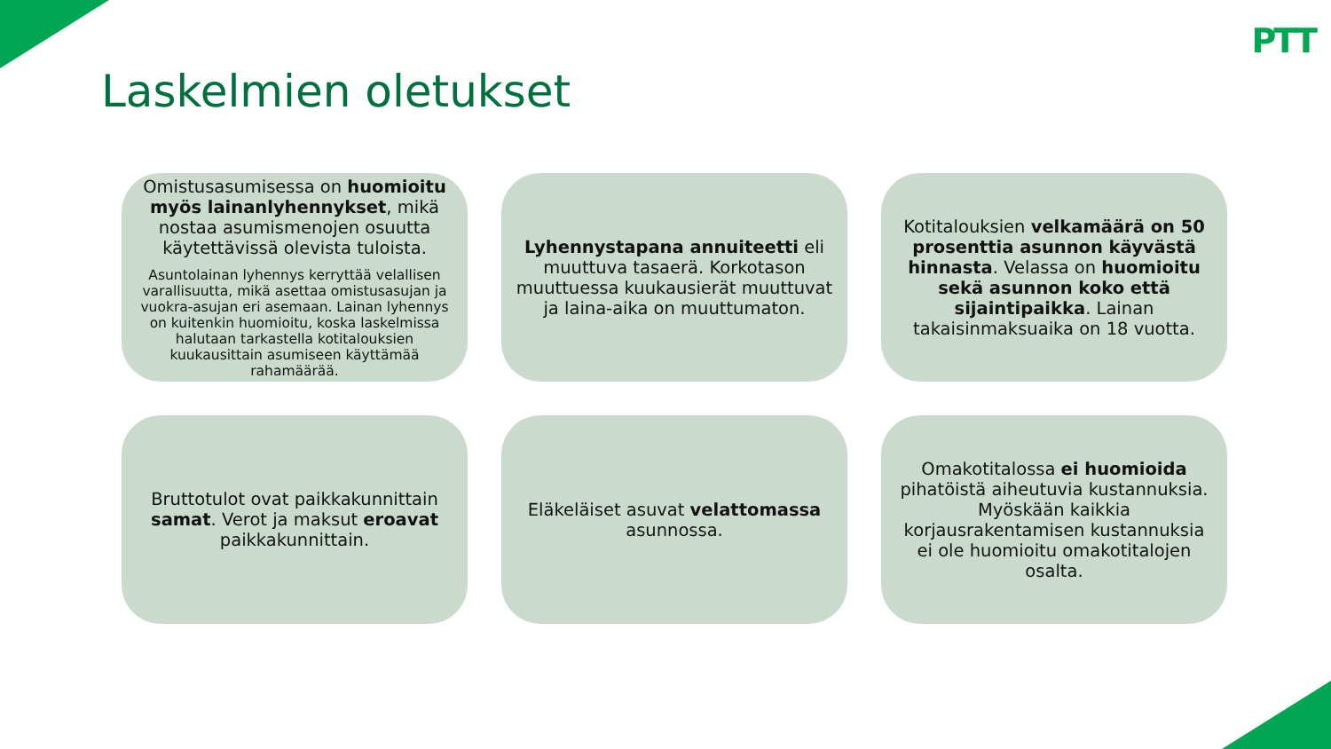PTT
Laskelmien oletukset
Omistusasumisessa on huomioitu myös lainanlyhennykset, mikä nostaa asumismenojen osuutta käytettävissä olevista tuloista.
Asuntolainan lyhennys kerryttää velallisen varallisuutta, mikä asettaa omistusasujan ja vuokra-asujan eri asemaan. Lainan lyhennys on kuitenkin huomioitu, koska laskelmissa halutaan tarkastella kotitalouksien kuukausittain asumiseen käyttämää rahamäärää.
Lyhennystapana annuiteetti eli muuttuva tasaerä. Korkotason muuttuessa kuukausierät muuttuvat ja laina-aika on muuttumaton.
Kotitalouksien velkamäärä on 50 prosenttia asunnon käyvästä hinnasta. Velassa on huomioitu sekä asunnon koko että sijaintipaikka. Lainan takaisinmaksuaika on 18 vuotta.
Bruttotulot ovat paikkakunnittain samat. Verot ja maksut eroavat paikkakunnittain.
Eläkeläiset asuvat velattomassa asunnossa.
Omakotitalossa ei huomioida pihatöistä aiheutuvia kustannuksia. Myöskään kaikkia korjausrakentamisen kustannuksia ei ole huomioitu omakotitalojen osalta.